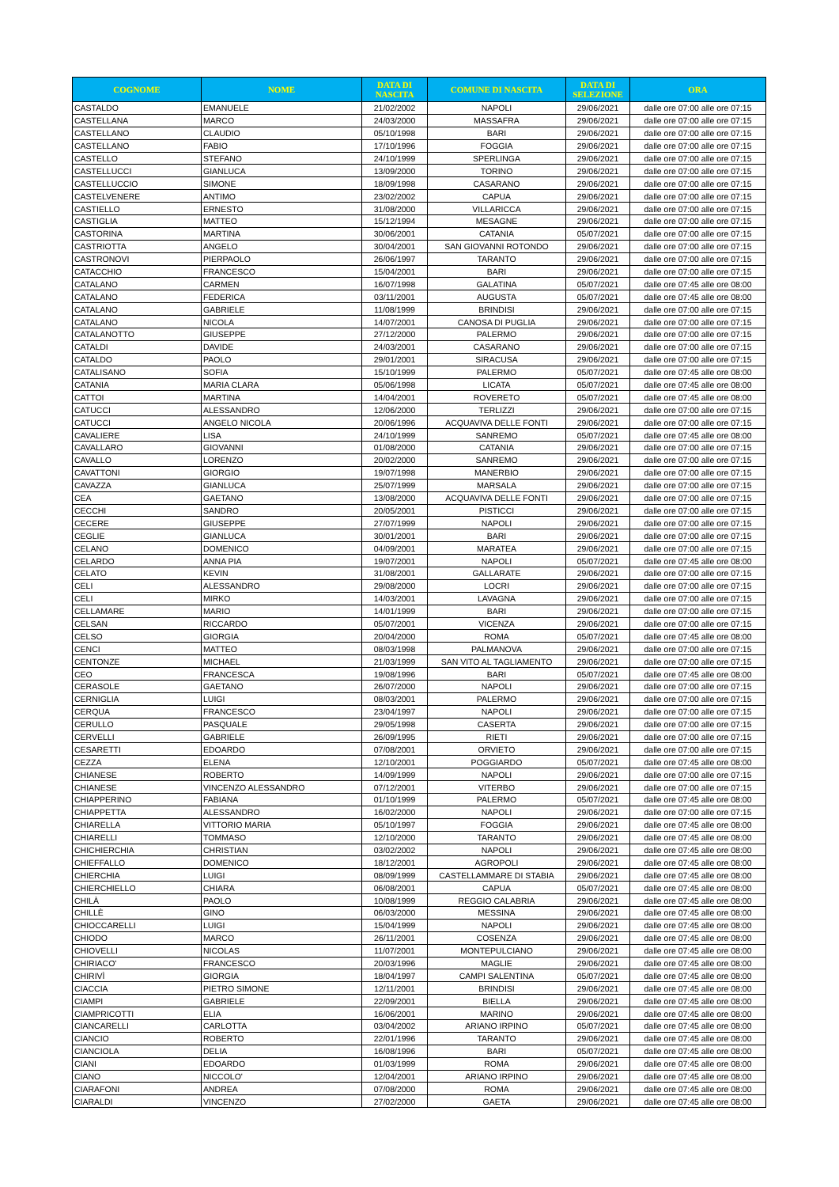| COGNOME | NOME | DATA DI NASCITA | COMUNE DI NASCITA | DATA DI SELEZIONE | ORA |
| --- | --- | --- | --- | --- | --- |
| CASTALDO | EMANUELE | 21/02/2002 | NAPOLI | 29/06/2021 | dalle ore 07:00 alle ore 07:15 |
| CASTELLANA | MARCO | 24/03/2000 | MASSAFRA | 29/06/2021 | dalle ore 07:00 alle ore 07:15 |
| CASTELLANO | CLAUDIO | 05/10/1998 | BARI | 29/06/2021 | dalle ore 07:00 alle ore 07:15 |
| CASTELLANO | FABIO | 17/10/1996 | FOGGIA | 29/06/2021 | dalle ore 07:00 alle ore 07:15 |
| CASTELLO | STEFANO | 24/10/1999 | SPERLINGA | 29/06/2021 | dalle ore 07:00 alle ore 07:15 |
| CASTELLUCCI | GIANLUCA | 13/09/2000 | TORINO | 29/06/2021 | dalle ore 07:00 alle ore 07:15 |
| CASTELLUCCIO | SIMONE | 18/09/1998 | CASARANO | 29/06/2021 | dalle ore 07:00 alle ore 07:15 |
| CASTELVENERE | ANTIMO | 23/02/2002 | CAPUA | 29/06/2021 | dalle ore 07:00 alle ore 07:15 |
| CASTIELLO | ERNESTO | 31/08/2000 | VILLARICCA | 29/06/2021 | dalle ore 07:00 alle ore 07:15 |
| CASTIGLIA | MATTEO | 15/12/1994 | MESAGNE | 29/06/2021 | dalle ore 07:00 alle ore 07:15 |
| CASTORINA | MARTINA | 30/06/2001 | CATANIA | 05/07/2021 | dalle ore 07:00 alle ore 07:15 |
| CASTRIOTTA | ANGELO | 30/04/2001 | SAN GIOVANNI ROTONDO | 29/06/2021 | dalle ore 07:00 alle ore 07:15 |
| CASTRONOVI | PIERPAOLO | 26/06/1997 | TARANTO | 29/06/2021 | dalle ore 07:00 alle ore 07:15 |
| CATACCHIO | FRANCESCO | 15/04/2001 | BARI | 29/06/2021 | dalle ore 07:00 alle ore 07:15 |
| CATALANO | CARMEN | 16/07/1998 | GALATINA | 05/07/2021 | dalle ore 07:45 alle ore 08:00 |
| CATALANO | FEDERICA | 03/11/2001 | AUGUSTA | 05/07/2021 | dalle ore 07:45 alle ore 08:00 |
| CATALANO | GABRIELE | 11/08/1999 | BRINDISI | 29/06/2021 | dalle ore 07:00 alle ore 07:15 |
| CATALANO | NICOLA | 14/07/2001 | CANOSA DI PUGLIA | 29/06/2021 | dalle ore 07:00 alle ore 07:15 |
| CATALANOTTO | GIUSEPPE | 27/12/2000 | PALERMO | 29/06/2021 | dalle ore 07:00 alle ore 07:15 |
| CATALDI | DAVIDE | 24/03/2001 | CASARANO | 29/06/2021 | dalle ore 07:00 alle ore 07:15 |
| CATALDO | PAOLO | 29/01/2001 | SIRACUSA | 29/06/2021 | dalle ore 07:00 alle ore 07:15 |
| CATALISANO | SOFIA | 15/10/1999 | PALERMO | 05/07/2021 | dalle ore 07:45 alle ore 08:00 |
| CATANIA | MARIA CLARA | 05/06/1998 | LICATA | 05/07/2021 | dalle ore 07:45 alle ore 08:00 |
| CATTOI | MARTINA | 14/04/2001 | ROVERETO | 05/07/2021 | dalle ore 07:45 alle ore 08:00 |
| CATUCCI | ALESSANDRO | 12/06/2000 | TERLIZZI | 29/06/2021 | dalle ore 07:00 alle ore 07:15 |
| CATUCCI | ANGELO NICOLA | 20/06/1996 | ACQUAVIVA DELLE FONTI | 29/06/2021 | dalle ore 07:00 alle ore 07:15 |
| CAVALIERE | LISA | 24/10/1999 | SANREMO | 05/07/2021 | dalle ore 07:45 alle ore 08:00 |
| CAVALLARO | GIOVANNI | 01/08/2000 | CATANIA | 29/06/2021 | dalle ore 07:00 alle ore 07:15 |
| CAVALLO | LORENZO | 20/02/2000 | SANREMO | 29/06/2021 | dalle ore 07:00 alle ore 07:15 |
| CAVATTONI | GIORGIO | 19/07/1998 | MANERBIO | 29/06/2021 | dalle ore 07:00 alle ore 07:15 |
| CAVAZZA | GIANLUCA | 25/07/1999 | MARSALA | 29/06/2021 | dalle ore 07:00 alle ore 07:15 |
| CEA | GAETANO | 13/08/2000 | ACQUAVIVA DELLE FONTI | 29/06/2021 | dalle ore 07:00 alle ore 07:15 |
| CECCHI | SANDRO | 20/05/2001 | PISTICCI | 29/06/2021 | dalle ore 07:00 alle ore 07:15 |
| CECERE | GIUSEPPE | 27/07/1999 | NAPOLI | 29/06/2021 | dalle ore 07:00 alle ore 07:15 |
| CEGLIE | GIANLUCA | 30/01/2001 | BARI | 29/06/2021 | dalle ore 07:00 alle ore 07:15 |
| CELANO | DOMENICO | 04/09/2001 | MARATEA | 29/06/2021 | dalle ore 07:00 alle ore 07:15 |
| CELARDO | ANNA PIA | 19/07/2001 | NAPOLI | 05/07/2021 | dalle ore 07:45 alle ore 08:00 |
| CELATO | KEVIN | 31/08/2001 | GALLARATE | 29/06/2021 | dalle ore 07:00 alle ore 07:15 |
| CELI | ALESSANDRO | 29/08/2000 | LOCRI | 29/06/2021 | dalle ore 07:00 alle ore 07:15 |
| CELI | MIRKO | 14/03/2001 | LAVAGNA | 29/06/2021 | dalle ore 07:00 alle ore 07:15 |
| CELLAMARE | MARIO | 14/01/1999 | BARI | 29/06/2021 | dalle ore 07:00 alle ore 07:15 |
| CELSAN | RICCARDO | 05/07/2001 | VICENZA | 29/06/2021 | dalle ore 07:00 alle ore 07:15 |
| CELSO | GIORGIA | 20/04/2000 | ROMA | 05/07/2021 | dalle ore 07:45 alle ore 08:00 |
| CENCI | MATTEO | 08/03/1998 | PALMANOVA | 29/06/2021 | dalle ore 07:00 alle ore 07:15 |
| CENTONZE | MICHAEL | 21/03/1999 | SAN VITO AL TAGLIAMENTO | 29/06/2021 | dalle ore 07:00 alle ore 07:15 |
| CEO | FRANCESCA | 19/08/1996 | BARI | 05/07/2021 | dalle ore 07:45 alle ore 08:00 |
| CERASOLE | GAETANO | 26/07/2000 | NAPOLI | 29/06/2021 | dalle ore 07:00 alle ore 07:15 |
| CERNIGLIA | LUIGI | 08/03/2001 | PALERMO | 29/06/2021 | dalle ore 07:00 alle ore 07:15 |
| CERQUA | FRANCESCO | 23/04/1997 | NAPOLI | 29/06/2021 | dalle ore 07:00 alle ore 07:15 |
| CERULLO | PASQUALE | 29/05/1998 | CASERTA | 29/06/2021 | dalle ore 07:00 alle ore 07:15 |
| CERVELLI | GABRIELE | 26/09/1995 | RIETI | 29/06/2021 | dalle ore 07:00 alle ore 07:15 |
| CESARETTI | EDOARDO | 07/08/2001 | ORVIETO | 29/06/2021 | dalle ore 07:00 alle ore 07:15 |
| CEZZA | ELENA | 12/10/2001 | POGGIARDO | 05/07/2021 | dalle ore 07:45 alle ore 08:00 |
| CHIANESE | ROBERTO | 14/09/1999 | NAPOLI | 29/06/2021 | dalle ore 07:00 alle ore 07:15 |
| CHIANESE | VINCENZO ALESSANDRO | 07/12/2001 | VITERBO | 29/06/2021 | dalle ore 07:00 alle ore 07:15 |
| CHIAPPERINO | FABIANA | 01/10/1999 | PALERMO | 05/07/2021 | dalle ore 07:45 alle ore 08:00 |
| CHIAPPETTA | ALESSANDRO | 16/02/2000 | NAPOLI | 29/06/2021 | dalle ore 07:00 alle ore 07:15 |
| CHIARELLA | VITTORIO MARIA | 05/10/1997 | FOGGIA | 29/06/2021 | dalle ore 07:45 alle ore 08:00 |
| CHIARELLI | TOMMASO | 12/10/2000 | TARANTO | 29/06/2021 | dalle ore 07:45 alle ore 08:00 |
| CHICHIERCHIA | CHRISTIAN | 03/02/2002 | NAPOLI | 29/06/2021 | dalle ore 07:45 alle ore 08:00 |
| CHIEFFALLO | DOMENICO | 18/12/2001 | AGROPOLI | 29/06/2021 | dalle ore 07:45 alle ore 08:00 |
| CHIERCHIA | LUIGI | 08/09/1999 | CASTELLAMMARE DI STABIA | 29/06/2021 | dalle ore 07:45 alle ore 08:00 |
| CHIERCHIELLO | CHIARA | 06/08/2001 | CAPUA | 05/07/2021 | dalle ore 07:45 alle ore 08:00 |
| CHILÀ | PAOLO | 10/08/1999 | REGGIO CALABRIA | 29/06/2021 | dalle ore 07:45 alle ore 08:00 |
| CHILLÈ | GINO | 06/03/2000 | MESSINA | 29/06/2021 | dalle ore 07:45 alle ore 08:00 |
| CHIOCCARELLI | LUIGI | 15/04/1999 | NAPOLI | 29/06/2021 | dalle ore 07:45 alle ore 08:00 |
| CHIODO | MARCO | 26/11/2001 | COSENZA | 29/06/2021 | dalle ore 07:45 alle ore 08:00 |
| CHIOVELLI | NICOLAS | 11/07/2001 | MONTEPULCIANO | 29/06/2021 | dalle ore 07:45 alle ore 08:00 |
| CHIRIACO' | FRANCESCO | 20/03/1996 | MAGLIE | 29/06/2021 | dalle ore 07:45 alle ore 08:00 |
| CHIRIVÌ | GIORGIA | 18/04/1997 | CAMPI SALENTINA | 05/07/2021 | dalle ore 07:45 alle ore 08:00 |
| CIACCIA | PIETRO SIMONE | 12/11/2001 | BRINDISI | 29/06/2021 | dalle ore 07:45 alle ore 08:00 |
| CIAMPI | GABRIELE | 22/09/2001 | BIELLA | 29/06/2021 | dalle ore 07:45 alle ore 08:00 |
| CIAMPRICOTTI | ELIA | 16/06/2001 | MARINO | 29/06/2021 | dalle ore 07:45 alle ore 08:00 |
| CIANCARELLI | CARLOTTA | 03/04/2002 | ARIANO IRPINO | 05/07/2021 | dalle ore 07:45 alle ore 08:00 |
| CIANCIO | ROBERTO | 22/01/1996 | TARANTO | 29/06/2021 | dalle ore 07:45 alle ore 08:00 |
| CIANCIOLA | DELIA | 16/08/1996 | BARI | 05/07/2021 | dalle ore 07:45 alle ore 08:00 |
| CIANI | EDOARDO | 01/03/1999 | ROMA | 29/06/2021 | dalle ore 07:45 alle ore 08:00 |
| CIANO | NICCOLO' | 12/04/2001 | ARIANO IRPINO | 29/06/2021 | dalle ore 07:45 alle ore 08:00 |
| CIARAFONI | ANDREA | 07/08/2000 | ROMA | 29/06/2021 | dalle ore 07:45 alle ore 08:00 |
| CIARALDI | VINCENZO | 27/02/2000 | GAETA | 29/06/2021 | dalle ore 07:45 alle ore 08:00 |